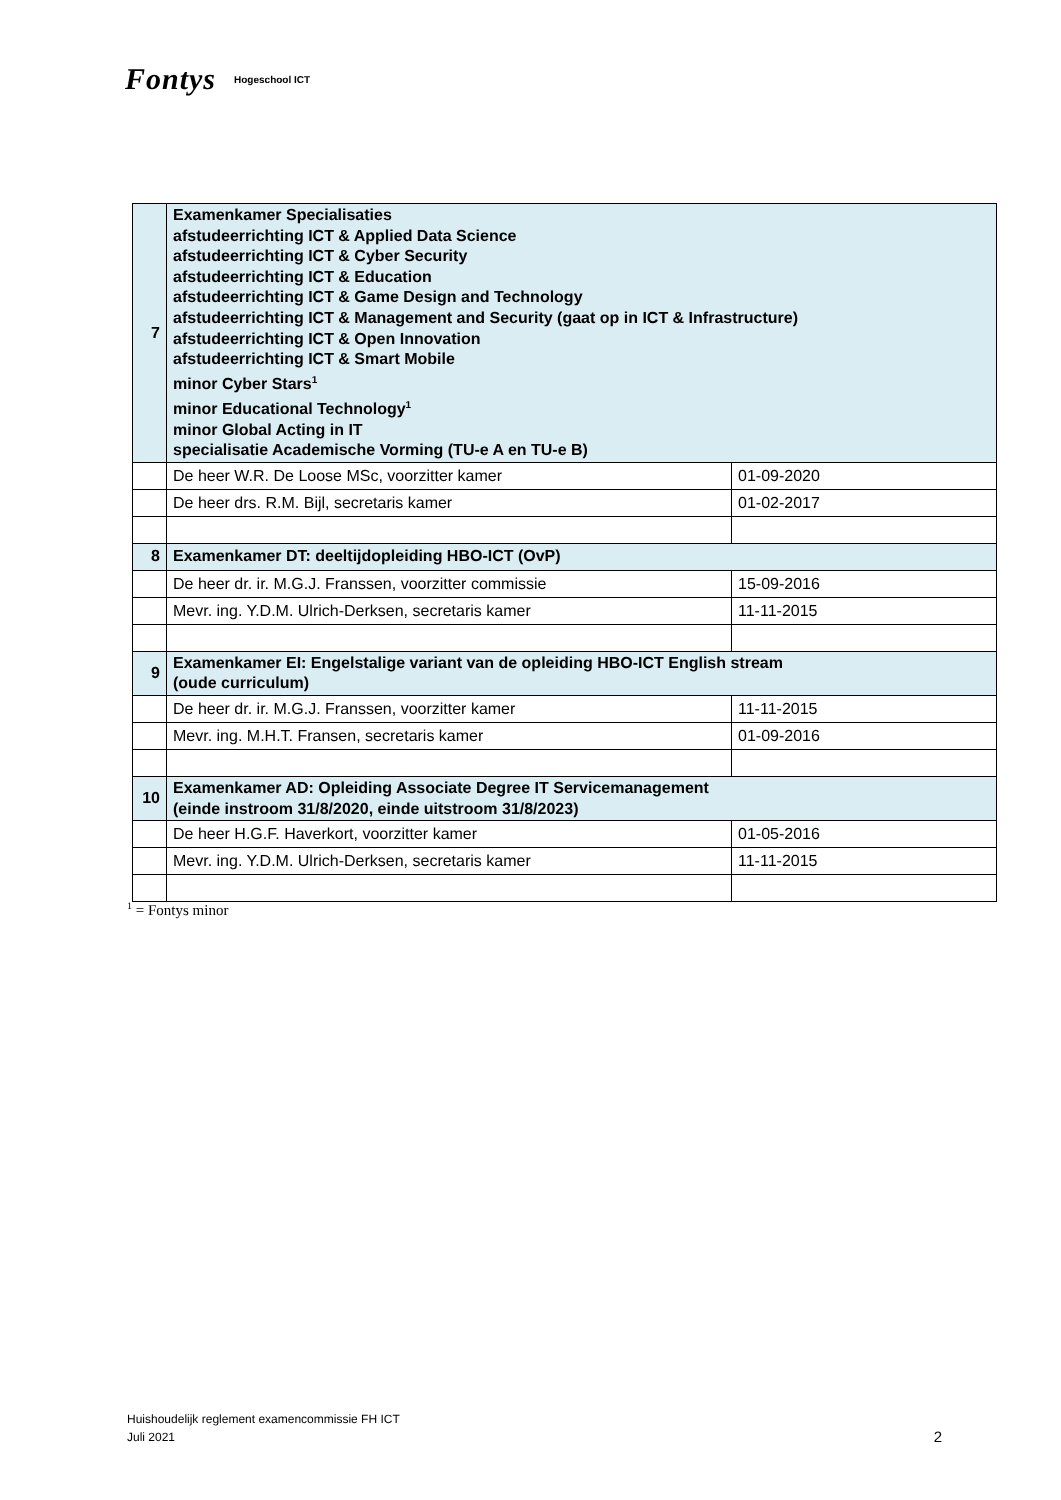Fontys Hogeschool ICT
| 7 | Examenkamer Specialisaties afstudeerrichting ICT & Applied Data Science afstudeerrichting ICT & Cyber Security afstudeerrichting ICT & Education afstudeerrichting ICT & Game Design and Technology afstudeerrichting ICT & Management and Security (gaat op in ICT & Infrastructure) afstudeerrichting ICT & Open Innovation afstudeerrichting ICT & Smart Mobile minor Cyber Stars<sup>1</sup> minor Educational Technology<sup>1</sup> minor Global Acting in IT specialisatie Academische Vorming (TU-e A en TU-e B) | |
| | De heer W.R. De Loose MSc, voorzitter kamer | 01-09-2020 |
| | De heer drs. R.M. Bijl, secretaris kamer | 01-02-2017 |
| 8 | Examenkamer DT: deeltijdopleiding HBO-ICT (OvP) | |
| | De heer dr. ir. M.G.J. Franssen, voorzitter commissie | 15-09-2016 |
| | Mevr. ing. Y.D.M. Ulrich-Derksen, secretaris kamer | 11-11-2015 |
| 9 | Examenkamer EI: Engelstalige variant van de opleiding HBO-ICT English stream (oude curriculum) | |
| | De heer dr. ir. M.G.J. Franssen, voorzitter kamer | 11-11-2015 |
| | Mevr. ing. M.H.T. Fransen, secretaris kamer | 01-09-2016 |
| 10 | Examenkamer AD: Opleiding Associate Degree IT Servicemanagement (einde instroom 31/8/2020, einde uitstroom 31/8/2023) | |
| | De heer H.G.F. Haverkort, voorzitter kamer | 01-05-2016 |
| | Mevr. ing. Y.D.M. Ulrich-Derksen, secretaris kamer | 11-11-2015 |
<sup>1</sup> = Fontys minor
Huishoudelijk reglement examencommissie FH ICT
Juli 2021
2